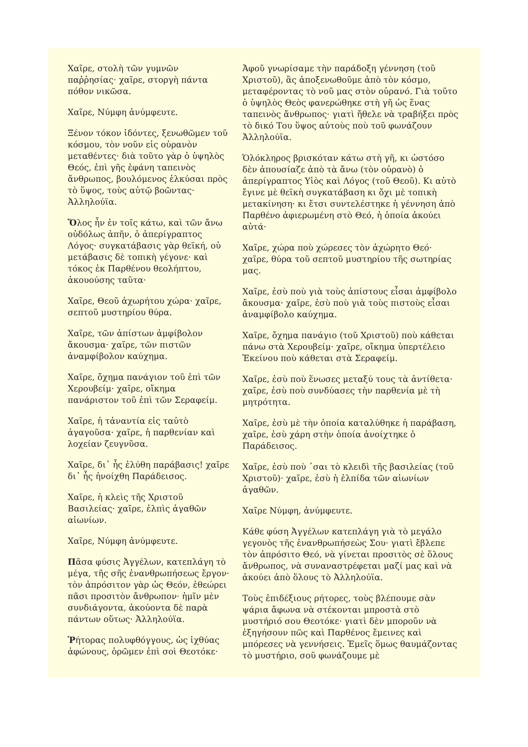Χαῖρε, στολὴ τῶν γυμνῶν παῤῥησίας· χαῖρε, στοργὴ πάντα πόθον νικῶσα.
Χαῖρε, Νύμφη ἀνύμφευτε.
Ξένον τόκον ἰδόντες, ξενωθῶμεν τοῦ κόσμου, τὸν νοῦν εἰς οὐρανὸν μεταθέντες· διὰ τοῦτο γὰρ ὁ ὑψηλὸς Θεός, ἐπὶ γῆς ἐφάνη ταπεινὸς ἄνθρωπος, βουλόμενος ἑλκύσαι πρὸς τὸ ὕψος, τοὺς αὐτῷ βοῶντας· Ἀλληλούϊα.
Ὅλος ἦν ἐν τοῖς κάτω, καὶ τῶν ἄνω οὐδόλως ἀπῆν, ὁ ἀπερίγραπτος Λόγος· συγκατάβασις γὰρ θεϊκή, οὐ μετάβασις δὲ τοπικὴ γέγονε· καὶ τόκος ἐκ Παρθένου θεολήπτου, ἀκουούσης ταῦτα·
Χαῖρε, Θεοῦ ἀχωρήτου χώρα· χαῖρε, σεπτοῦ μυστηρίου θύρα.
Χαῖρε, τῶν ἀπίστων ἀμφίβολον ἄκουσμα· χαῖρε, τῶν πιστῶν ἀναμφίβολον καύχημα.
Χαῖρε, ὄχημα πανάγιον τοῦ ἐπὶ τῶν Χερουβείμ· χαῖρε, οἴκημα πανάριστον τοῦ ἐπὶ τῶν Σεραφείμ.
Χαῖρε, ἡ τἀναντία εἰς ταὐτὸ ἀγαγοῦσα· χαῖρε, ἡ παρθενίαν καὶ λοχείαν ζευγνῦσα.
Χαῖρε, δι᾽ ἧς ἐλύθη παράβασις! χαῖρε δι᾽ ἧς ἠνοίχθη Παράδεισος.
Χαῖρε, ἡ κλεὶς τῆς Χριστοῦ Βασιλείας· χαῖρε, ἐλπὶς ἀγαθῶν αἰωνίων.
Χαῖρε, Νύμφη ἀνύμφευτε.
Πᾶσα φύσις Ἀγγέλων, κατεπλάγη τὸ μέγα, τῆς σῆς ἐνανθρωπήσεως ἔργον· τὸν ἀπρόσιτον γὰρ ὡς Θεόν, ἐθεώρει πᾶσι προσιτὸν ἄνθρωπον· ἡμῖν μὲν συνδιάγοντα, ἀκούοντα δὲ παρὰ πάντων οὕτως· Ἀλληλούϊα.
Ῥήτορας πολυφθόγγους, ὡς ἰχθύας ἀφώνους, ὁρῶμεν ἐπὶ σοὶ Θεοτόκε·
Ἀφοῦ γνωρίσαμε τὴν παράδοξη γέννηση (τοῦ Χριστοῦ), ἂς ἀποξενωθοῦμε ἀπὸ τὸν κόσμο, μεταφέροντας τὸ νοῦ μας στὸν οὐρανό. Γιὰ τοῦτο ὁ ὑψηλὸς Θεὸς φανερώθηκε στὴ γῆ ὡς ἕνας ταπεινὸς ἄνθρωπος· γιατὶ ἤθελε νὰ τραβήξει πρὸς τὸ δικό Του ὕψος αὐτοὺς ποὺ τοῦ φωνάζουν Ἀλληλούϊα.
Ὁλόκληρος βρισκόταν κάτω στὴ γῆ, κι ὡστόσο δὲν ἀπουσίαζε ἀπὸ τὰ ἄνω (τὸν οὐρανὸ) ὁ ἀπερίγραπτος Υἱὸς καὶ Λόγος (τοῦ Θεοῦ). Κι αὐτὸ ἔγινε μὲ θεϊκὴ συγκατάβαση κι ὄχι μὲ τοπικὴ μετακίνηση· κι ἔτσι συντελέστηκε ἡ γέννηση ἀπὸ Παρθένο ἀφιερωμένη στὸ Θεό, ἡ ὁποία ἀκούει αὐτά·
Χαῖρε, χώρα ποὺ χώρεσες τὸν ἀχώρητο Θεό· χαῖρε, θύρα τοῦ σεπτοῦ μυστηρίου τῆς σωτηρίας μας.
Χαῖρε, ἐσὺ ποὺ γιὰ τοὺς ἀπίστους εἶσαι ἀμφίβολο ἄκουσμα· χαῖρε, ἐσὺ ποὺ γιὰ τοὺς πιστοὺς εἶσαι ἀναμφίβολο καύχημα.
Χαῖρε, ὄχημα πανάγιο (τοῦ Χριστοῦ) ποὺ κάθεται πάνω στὰ Χερουβείμ· χαῖρε, οἴκημα ὑπερτέλειο Ἐκείνου ποὺ κάθεται στὰ Σεραφείμ.
Χαῖρε, ἐσὺ ποὺ ἕνωσες μεταξύ τους τὰ ἀντίθετα· χαῖρε, ἐσὺ ποὺ συνδύασες τὴν παρθενία μὲ τὴ μητρότητα.
Χαῖρε, ἐσὺ μὲ τὴν ὁποία καταλύθηκε ἡ παράβαση, χαῖρε, ἐσὺ χάρη στὴν ὁποία ἀνοίχτηκε ὁ Παράδεισος.
Χαῖρε, ἐσὺ ποὺ ᾽σαι τὸ κλειδὶ τῆς βασιλείας (τοῦ Χριστοῦ)· χαῖρε, ἐσὺ ἡ ἐλπίδα τῶν αἰωνίων ἀγαθῶν.
Χαῖρε Νύμφη, ἀνύμφευτε.
Κάθε φύση Ἀγγέλων κατεπλάγη γιὰ τὸ μεγάλο γεγονὸς τῆς ἐνανθρωπήσεὼς Σου· γιατὶ ἔβλεπε τὸν ἀπρόσιτο Θεό, νὰ γίνεται προσιτὸς σὲ ὅλους ἄνθρωπος, νὰ συναναστρέφεται μαζί μας καὶ νὰ ἀκούει ἀπὸ ὅλους τὸ Ἀλληλούϊα.
Τοὺς ἐπιδέξιους ρήτορες, τοὺς βλέπουμε σὰν ψάρια ἄφωνα νὰ στέκονται μπροστὰ στὸ μυστήριό σου Θεοτόκε· γιατὶ δὲν μποροῦν νὰ ἐξηγήσουν πῶς καὶ Παρθένος ἔμεινες καὶ μπόρεσες νὰ γεννήσεις. Ἐμεῖς ὅμως θαυμάζοντας τὸ μυστήριο, σοῦ φωνάζουμε μὲ